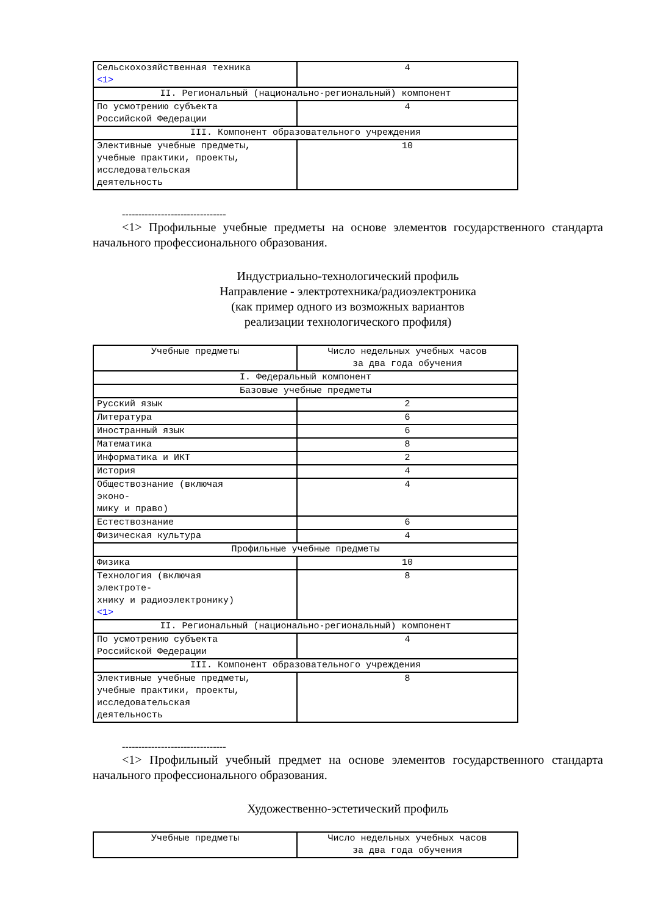| Сельскохозяйственная техника <1> | 4 |
| II. Региональный (национально-региональный) компонент | |
| По усмотрению субъекта Российской Федерации | 4 |
| III. Компонент образовательного учреждения | |
| Элективные учебные предметы, учебные практики, проекты, исследовательская деятельность | 10 |
--------------------------------
<1> Профильные учебные предметы на основе элементов государственного стандарта начального профессионального образования.
Индустриально-технологический профиль
Направление - электротехника/радиоэлектроника
(как пример одного из возможных вариантов
реализации технологического профиля)
| Учебные предметы | Число недельных учебных часов за два года обучения |
| --- | --- |
| I. Федеральный компонент | |
| Базовые учебные предметы | |
| Русский язык | 2 |
| Литература | 6 |
| Иностранный язык | 6 |
| Математика | 8 |
| Информатика и ИКТ | 2 |
| История | 4 |
| Обществознание (включая эконо- мику и право) | 4 |
| Естествознание | 6 |
| Физическая культура | 4 |
| Профильные учебные предметы | |
| Физика | 10 |
| Технология (включая электроте- хнику и радиоэлектронику) <1> | 8 |
| II. Региональный (национально-региональный) компонент | |
| По усмотрению субъекта Российской Федерации | 4 |
| III. Компонент образовательного учреждения | |
| Элективные учебные предметы, учебные практики, проекты, исследовательская деятельность | 8 |
--------------------------------
<1> Профильный учебный предмет на основе элементов государственного стандарта начального профессионального образования.
Художественно-эстетический профиль
| Учебные предметы | Число недельных учебных часов за два года обучения |
| --- | --- |